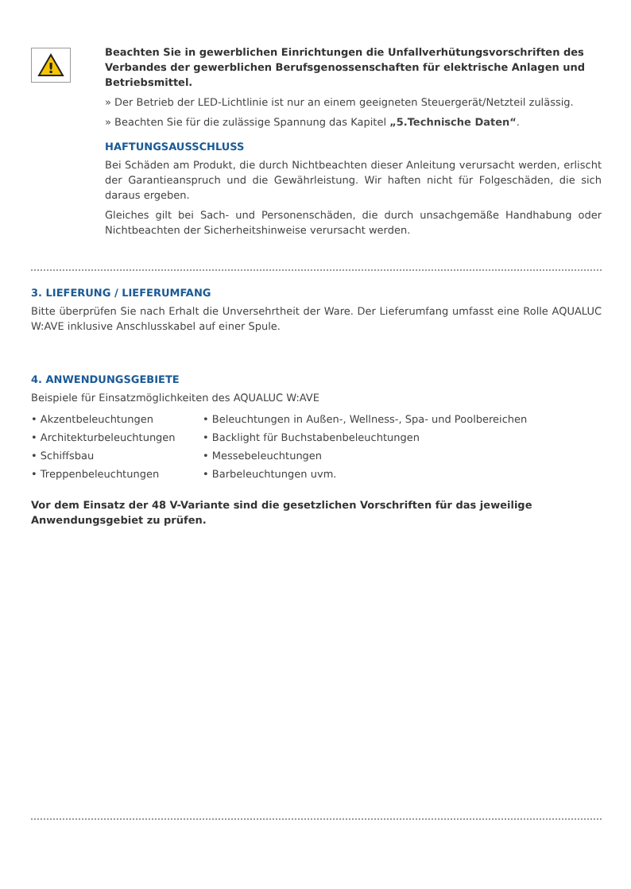!
Beachten Sie in gewerblichen Einrichtungen die Unfallverhütungsvorschriften des Verbandes der gewerblichen Berufsgenossenschaften für elektrische Anlagen und Betriebsmittel.
» Der Betrieb der LED-Lichtlinie ist nur an einem geeigneten Steuergerät/Netzteil zulässig.
» Beachten Sie für die zulässige Spannung das Kapitel „5.Technische Daten“.
HAFTUNGSAUSSCHLUSS
Bei Schäden am Produkt, die durch Nichtbeachten dieser Anleitung verursacht werden, erlischt der Garantieanspruch und die Gewährleistung. Wir haften nicht für Folgeschäden, die sich daraus ergeben.
Gleiches gilt bei Sach- und Personenschäden, die durch unsachgemäße Handhabung oder Nichtbeachten der Sicherheitshinweise verursacht werden.
3. LIEFERUNG / LIEFERUMFANG
Bitte überprüfen Sie nach Erhalt die Unversehrtheit der Ware. Der Lieferumfang umfasst eine Rolle AQUALUC W:AVE inklusive Anschlusskabel auf einer Spule.
4. ANWENDUNGSGEBIETE
Beispiele für Einsatzmöglichkeiten des AQUALUC W:AVE
• Akzentbeleuchtungen
• Architekturbeleuchtungen
• Schiffsbau
• Treppenbeleuchtungen
• Beleuchtungen in Außen-, Wellness-, Spa- und Poolbereichen
• Backlight für Buchstabenbeleuchtungen
• Messebeleuchtungen
• Barbeleuchtungen uvm.
Vor dem Einsatz der 48 V-Variante sind die gesetzlichen Vorschriften für das jeweilige Anwendungsgebiet zu prüfen.